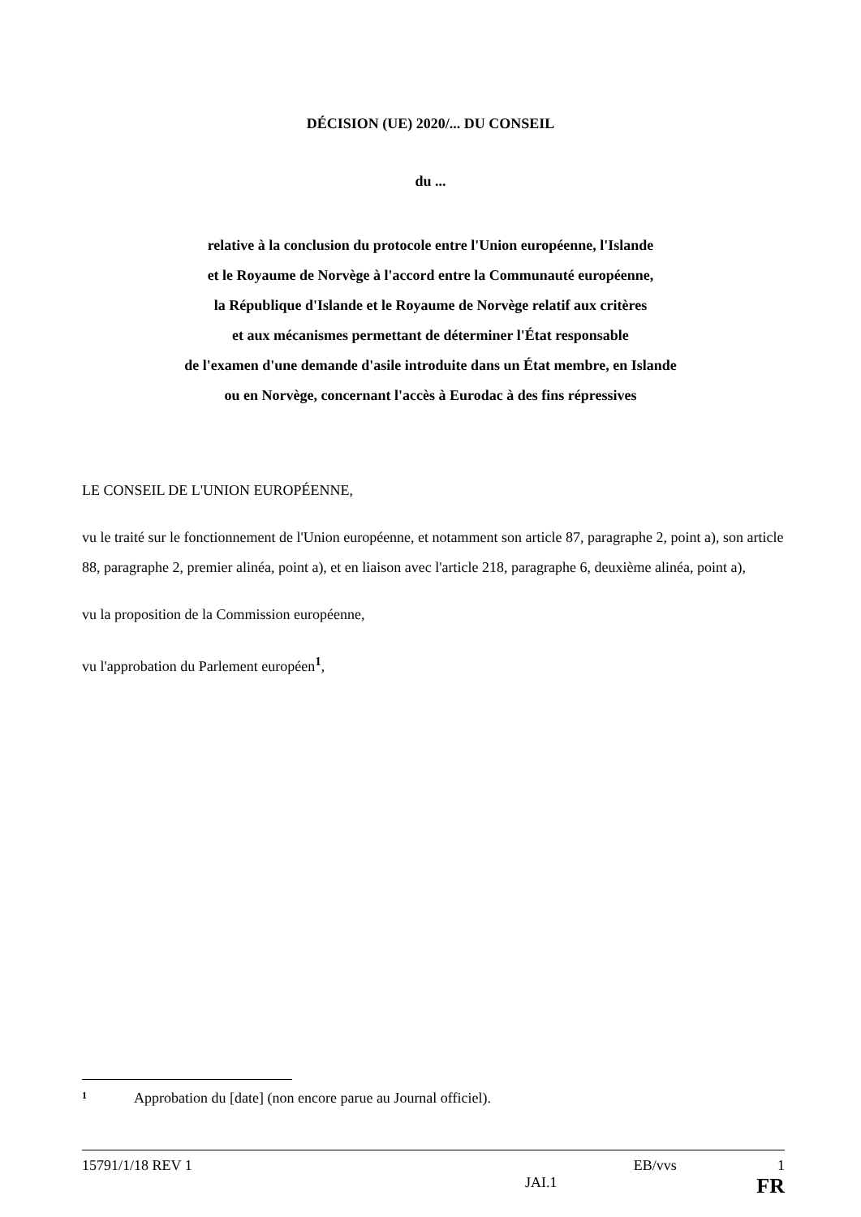DÉCISION (UE) 2020/... DU CONSEIL
du ...
relative à la conclusion du protocole entre l'Union européenne, l'Islande
et le Royaume de Norvège à l'accord entre la Communauté européenne,
la République d'Islande et le Royaume de Norvège relatif aux critères
et aux mécanismes permettant de déterminer l'État responsable
de l'examen d'une demande d'asile introduite dans un État membre, en Islande
ou en Norvège, concernant l'accès à Eurodac à des fins répressives
LE CONSEIL DE L'UNION EUROPÉENNE,
vu le traité sur le fonctionnement de l'Union européenne, et notamment son article 87, paragraphe 2, point a), son article 88, paragraphe 2, premier alinéa, point a), et en liaison avec l'article 218, paragraphe 6, deuxième alinéa, point a),
vu la proposition de la Commission européenne,
vu l'approbation du Parlement européen<sup>1</sup>,
1 Approbation du [date] (non encore parue au Journal officiel).
15791/1/18 REV 1 EB/vvs 1
JAI.1 FR